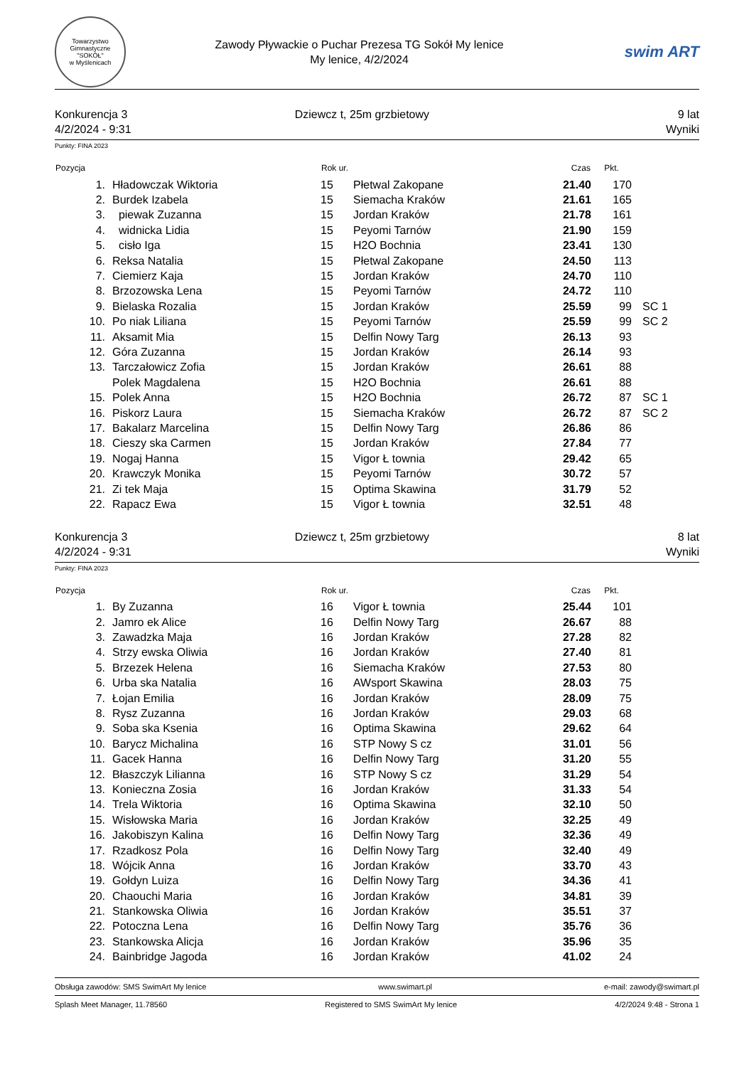Towarzystwo Gimnastyczne
"SOKÓŁ"
w Myślenicach
Zawody Pływackie o Puchar Prezesa TG Sokół My lenice
My lenice, 4/2/2024
swim ART
Konkurencja 3
4/2/2024 - 9:31
Dziewcz t, 25m grzbietowy 9 lat
Wyniki
Punkty: FINA 2023
| Pozycja | | Rok ur. | | Czas | Pkt. | |
| --- | --- | --- | --- | --- | --- | --- |
| 1. | Hładowczak Wiktoria | 15 | Płetwal Zakopane | 21.40 | 170 | |
| 2. | Burdek Izabela | 15 | Siemacha Kraków | 21.61 | 165 | |
| 3. | piewak Zuzanna | 15 | Jordan Kraków | 21.78 | 161 | |
| 4. | widnicka Lidia | 15 | Peyomi Tarnów | 21.90 | 159 | |
| 5. | cisło Iga | 15 | H2O Bochnia | 23.41 | 130 | |
| 6. | Reksa Natalia | 15 | Płetwal Zakopane | 24.50 | 113 | |
| 7. | Ciemierz Kaja | 15 | Jordan Kraków | 24.70 | 110 | |
| 8. | Brzozowska Lena | 15 | Peyomi Tarnów | 24.72 | 110 | |
| 9. | Bielaska Rozalia | 15 | Jordan Kraków | 25.59 | 99 | SC 1 |
| 10. | Po niak Liliana | 15 | Peyomi Tarnów | 25.59 | 99 | SC 2 |
| 11. | Aksamit Mia | 15 | Delfin Nowy Targ | 26.13 | 93 | |
| 12. | Góra Zuzanna | 15 | Jordan Kraków | 26.14 | 93 | |
| 13. | Tarczałowicz Zofia | 15 | Jordan Kraków | 26.61 | 88 | |
| | Polek Magdalena | 15 | H2O Bochnia | 26.61 | 88 | |
| 15. | Polek Anna | 15 | H2O Bochnia | 26.72 | 87 | SC 1 |
| 16. | Piskorz Laura | 15 | Siemacha Kraków | 26.72 | 87 | SC 2 |
| 17. | Bakalarz Marcelina | 15 | Delfin Nowy Targ | 26.86 | 86 | |
| 18. | Cieszy ska Carmen | 15 | Jordan Kraków | 27.84 | 77 | |
| 19. | Nogaj Hanna | 15 | Vigor Ł townia | 29.42 | 65 | |
| 20. | Krawczyk Monika | 15 | Peyomi Tarnów | 30.72 | 57 | |
| 21. | Zi tek Maja | 15 | Optima Skawina | 31.79 | 52 | |
| 22. | Rapacz Ewa | 15 | Vigor Ł townia | 32.51 | 48 | |
Konkurencja 3
4/2/2024 - 9:31
Dziewcz t, 25m grzbietowy 8 lat
Wyniki
Punkty: FINA 2023
| Pozycja | | Rok ur. | | Czas | Pkt. |
| --- | --- | --- | --- | --- | --- |
| 1. | By Zuzanna | 16 | Vigor Ł townia | 25.44 | 101 |
| 2. | Jamro ek Alice | 16 | Delfin Nowy Targ | 26.67 | 88 |
| 3. | Zawadzka Maja | 16 | Jordan Kraków | 27.28 | 82 |
| 4. | Strzy ewska Oliwia | 16 | Jordan Kraków | 27.40 | 81 |
| 5. | Brzezek Helena | 16 | Siemacha Kraków | 27.53 | 80 |
| 6. | Urba ska Natalia | 16 | AWsport Skawina | 28.03 | 75 |
| 7. | Łojan Emilia | 16 | Jordan Kraków | 28.09 | 75 |
| 8. | Rysz Zuzanna | 16 | Jordan Kraków | 29.03 | 68 |
| 9. | Soba ska Ksenia | 16 | Optima Skawina | 29.62 | 64 |
| 10. | Barycz Michalina | 16 | STP Nowy S cz | 31.01 | 56 |
| 11. | Gacek Hanna | 16 | Delfin Nowy Targ | 31.20 | 55 |
| 12. | Błaszczyk Lilianna | 16 | STP Nowy S cz | 31.29 | 54 |
| 13. | Konieczna Zosia | 16 | Jordan Kraków | 31.33 | 54 |
| 14. | Trela Wiktoria | 16 | Optima Skawina | 32.10 | 50 |
| 15. | Wisłowska Maria | 16 | Jordan Kraków | 32.25 | 49 |
| 16. | Jakobiszyn Kalina | 16 | Delfin Nowy Targ | 32.36 | 49 |
| 17. | Rzadkosz Pola | 16 | Delfin Nowy Targ | 32.40 | 49 |
| 18. | Wójcik Anna | 16 | Jordan Kraków | 33.70 | 43 |
| 19. | Gołdyn Luiza | 16 | Delfin Nowy Targ | 34.36 | 41 |
| 20. | Chaouchi Maria | 16 | Jordan Kraków | 34.81 | 39 |
| 21. | Stankowska Oliwia | 16 | Jordan Kraków | 35.51 | 37 |
| 22. | Potoczna Lena | 16 | Delfin Nowy Targ | 35.76 | 36 |
| 23. | Stankowska Alicja | 16 | Jordan Kraków | 35.96 | 35 |
| 24. | Bainbridge Jagoda | 16 | Jordan Kraków | 41.02 | 24 |
Obsługa zawodów: SMS SwimArt My lenice www.swimart.pl e-mail: zawody@swimart.pl
Splash Meet Manager, 11.78560 Registered to SMS SwimArt My lenice 4/2/2024 9:48 - Strona 1